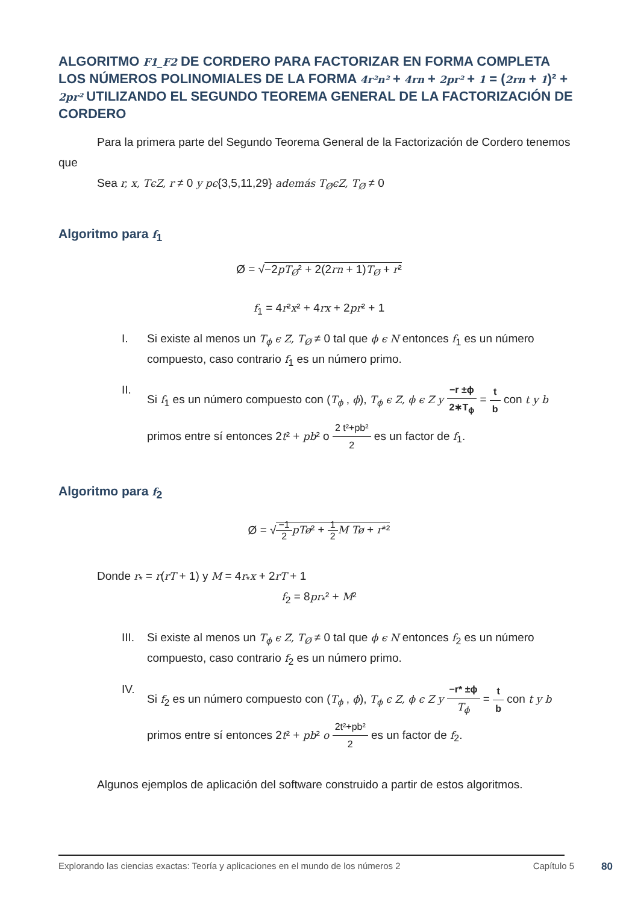ALGORITMO F1_F2 DE CORDERO PARA FACTORIZAR EN FORMA COMPLETA LOS NÚMEROS POLINOMIALES DE LA FORMA 4r²n² + 4rn + 2pr² + 1 = (2rn + 1)² + 2pr² UTILIZANDO EL SEGUNDO TEOREMA GENERAL DE LA FACTORIZACIÓN DE CORDERO
Para la primera parte del Segundo Teorema General de la Factorización de Cordero tenemos que
Sea r, x, TϵZ, r ≠ 0 y pϵ{3,5,11,29} además T<sub>Ø</sub>ϵZ, T<sub>Ø</sub> ≠ 0
Algoritmo para f<sub>1</sub>
Ø = √−2pT<sub>Ø</sub>² + 2(2rn + 1)T<sub>Ø</sub> + r²
f<sub>1</sub> = 4r²x² + 4rx + 2pr² + 1
I. Si existe al menos un T<sub>ϕ</sub> ϵ Z, T<sub>Ø</sub> ≠ 0 tal que ϕ ϵ N entonces f<sub>1</sub> es un número compuesto, caso contrario f<sub>1</sub> es un número primo.
II. Si f<sub>1</sub> es un número compuesto con (T<sub>ϕ</sub> , ϕ), T<sub>ϕ</sub> ϵ Z, ϕ ϵ Z y −r ±ϕ 2∗T<sub>ϕ</sub> = t b con t y b primos entre sí entonces 2t² + pb² o 2 t²+pb² 2 es un factor de f<sub>1</sub>.
Algoritmo para f<sub>2</sub>
Ø = √−1 2 pTø² + 1 2 M Tø + r*²
Donde r<sub>*</sub> = r(rT + 1) y M = 4r<sub>*</sub>x + 2rT + 1
f<sub>2</sub> = 8pr<sub>*</sub>² + M²
III. Si existe al menos un T<sub>ϕ</sub> ϵ Z, T<sub>Ø</sub> ≠ 0 tal que ϕ ϵ N entonces f<sub>2</sub> es un número compuesto, caso contrario f<sub>2</sub> es un número primo.
IV. Si f<sub>2</sub> es un número compuesto con (T<sub>ϕ</sub> , ϕ), T<sub>ϕ</sub> ϵ Z, ϕ ϵ Z y −r* ±ϕ T<sub>ϕ</sub> = t b con t y b primos entre sí entonces 2t² + pb² o 2t²+pb² 2 es un factor de f<sub>2</sub>.
Algunos ejemplos de aplicación del software construido a partir de estos algoritmos.
Explorando las ciencias exactas: Teoría y aplicaciones en el mundo de los números 2 Capítulo 5 80